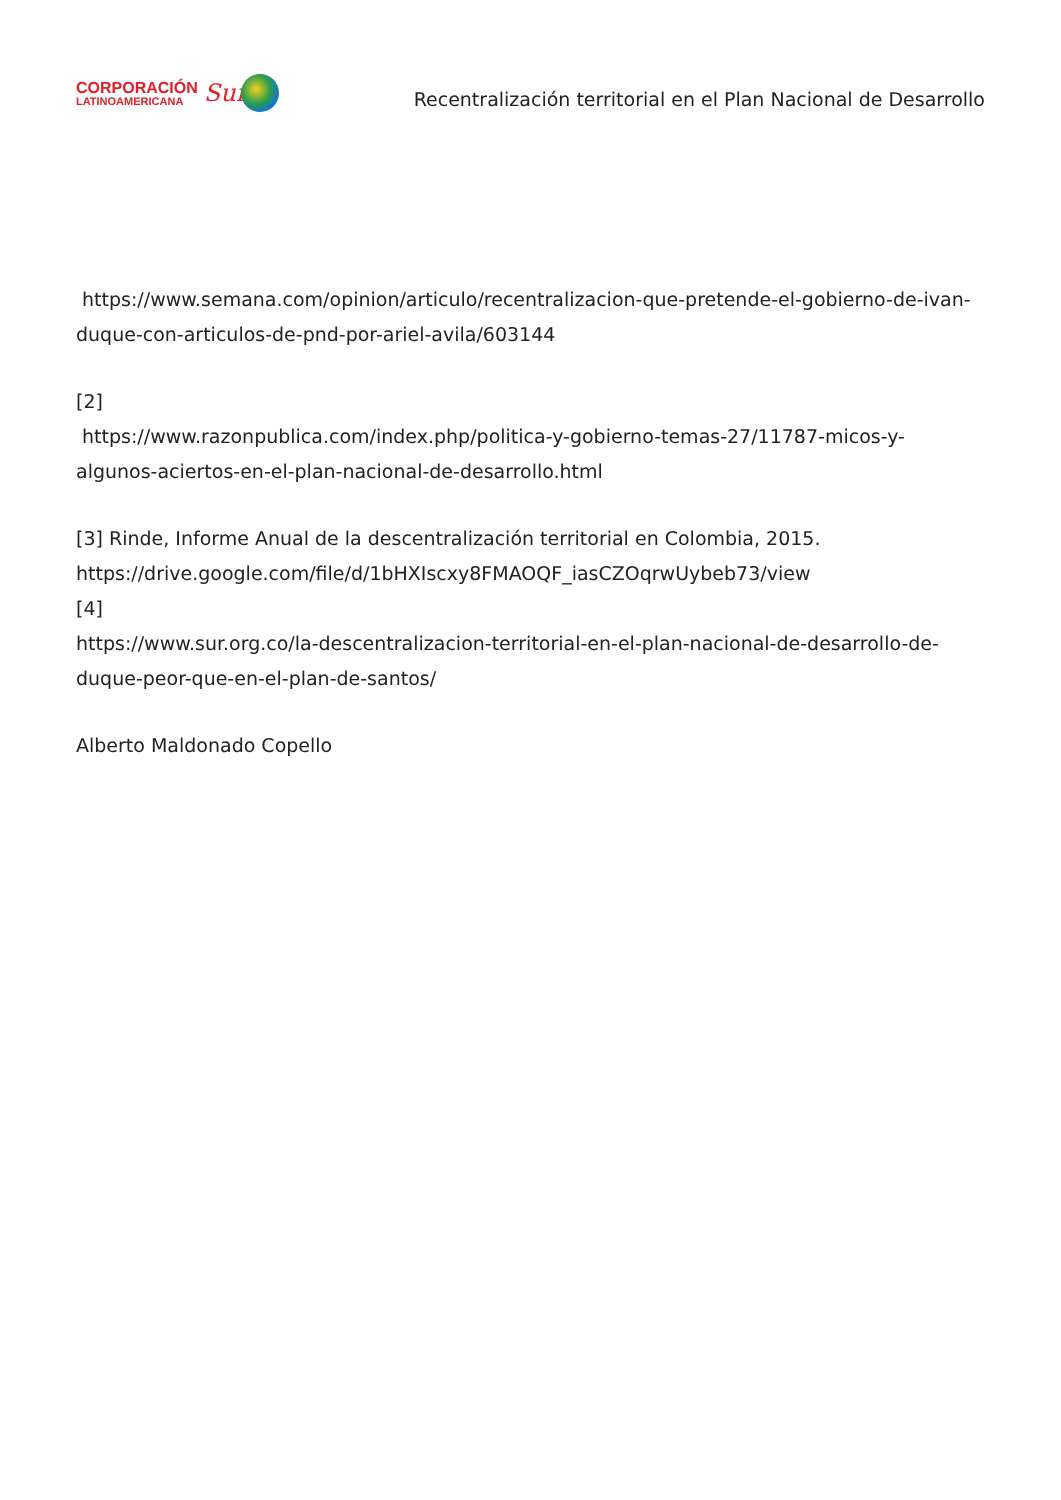CORPORACIÓN
LATINOAMERICANA
Sur
Recentralización territorial en el Plan Nacional de Desarrollo
https://www.semana.com/opinion/articulo/recentralizacion-que-pretende-el-gobierno-de-ivan-duque-con-articulos-de-pnd-por-ariel-avila/603144
[2]
https://www.razonpublica.com/index.php/politica-y-gobierno-temas-27/11787-micos-y-algunos-aciertos-en-el-plan-nacional-de-desarrollo.html
[3] Rinde, Informe Anual de la descentralización territorial en Colombia, 2015.
https://drive.google.com/file/d/1bHXIscxy8FMAOQF_iasCZOqrwUybeb73/view
[4]
https://www.sur.org.co/la-descentralizacion-territorial-en-el-plan-nacional-de-desarrollo-de-duque-peor-que-en-el-plan-de-santos/
Alberto Maldonado Copello